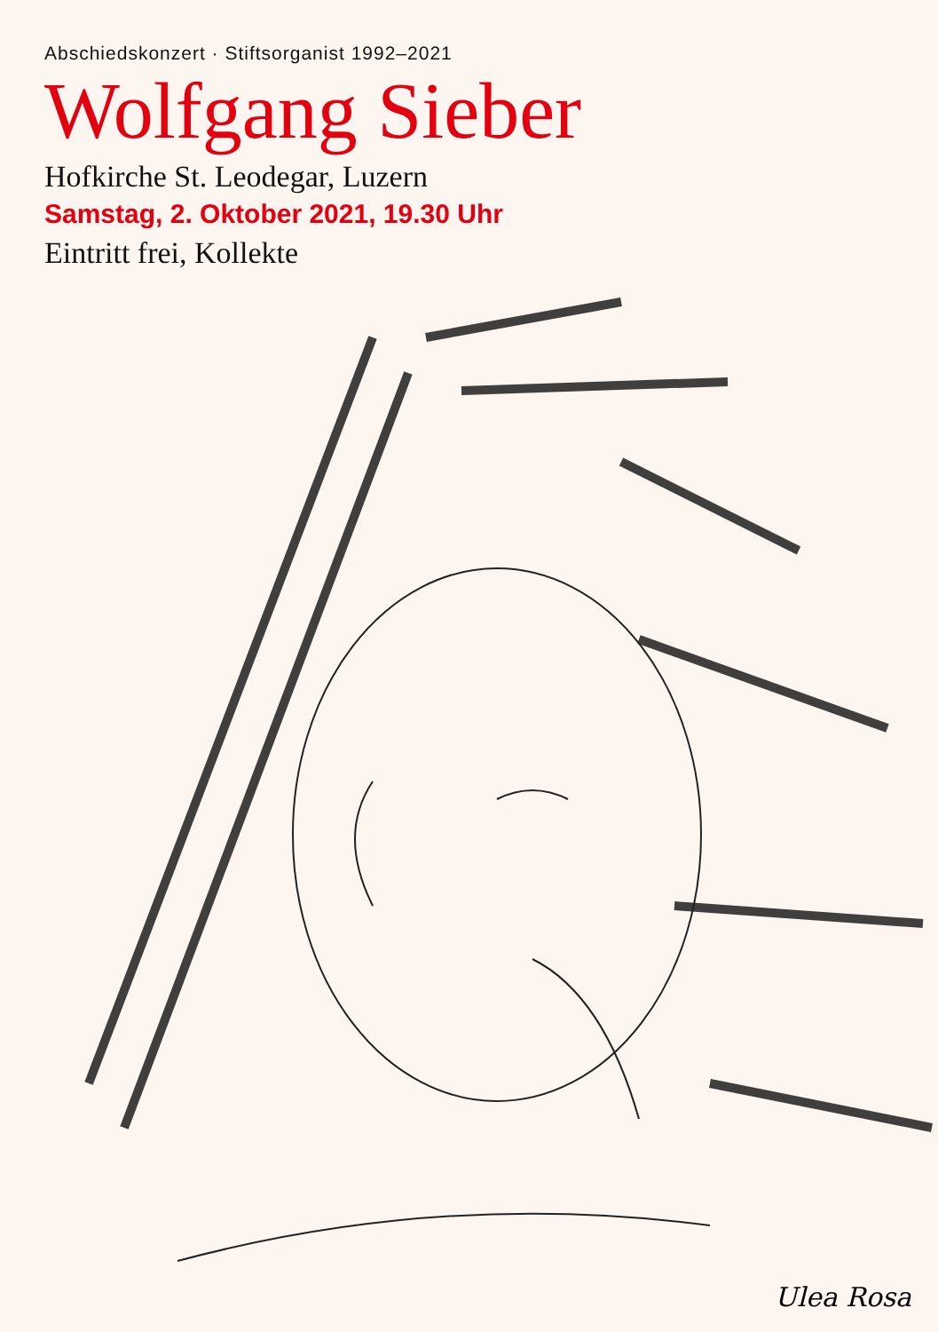Abschiedskonzert · Stiftsorganist 1992–2021
Wolfgang Sieber
Hofkirche St. Leodegar, Luzern
Samstag, 2. Oktober 2021, 19.30 Uhr
Eintritt frei, Kollekte
Ulea Rosa